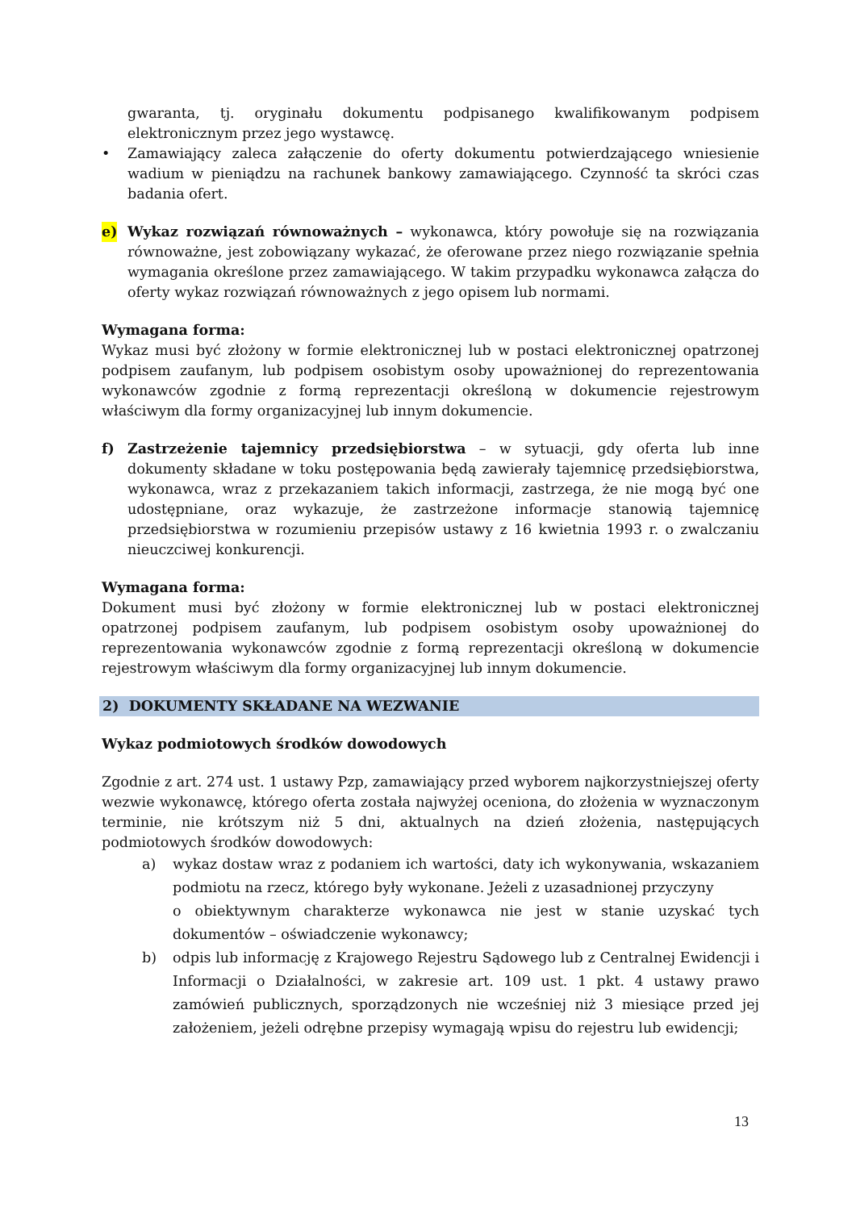gwaranta, tj. oryginału dokumentu podpisanego kwalifikowanym podpisem elektronicznym przez jego wystawcę.
• Zamawiający zaleca załączenie do oferty dokumentu potwierdzającego wniesienie wadium w pieniądzu na rachunek bankowy zamawiającego. Czynność ta skróci czas badania ofert.
e) Wykaz rozwiązań równoważnych – wykonawca, który powołuje się na rozwiązania równoważne, jest zobowiązany wykazać, że oferowane przez niego rozwiązanie spełnia wymagania określone przez zamawiającego. W takim przypadku wykonawca załącza do oferty wykaz rozwiązań równoważnych z jego opisem lub normami.
Wymagana forma:
Wykaz musi być złożony w formie elektronicznej lub w postaci elektronicznej opatrzonej podpisem zaufanym, lub podpisem osobistym osoby upoważnionej do reprezentowania wykonawców zgodnie z formą reprezentacji określoną w dokumencie rejestrowym właściwym dla formy organizacyjnej lub innym dokumencie.
f) Zastrzeżenie tajemnicy przedsiębiorstwa – w sytuacji, gdy oferta lub inne dokumenty składane w toku postępowania będą zawierały tajemnicę przedsiębiorstwa, wykonawca, wraz z przekazaniem takich informacji, zastrzega, że nie mogą być one udostępniane, oraz wykazuje, że zastrzeżone informacje stanowią tajemnicę przedsiębiorstwa w rozumieniu przepisów ustawy z 16 kwietnia 1993 r. o zwalczaniu nieuczciwej konkurencji.
Wymagana forma:
Dokument musi być złożony w formie elektronicznej lub w postaci elektronicznej opatrzonej podpisem zaufanym, lub podpisem osobistym osoby upoważnionej do reprezentowania wykonawców zgodnie z formą reprezentacji określoną w dokumencie rejestrowym właściwym dla formy organizacyjnej lub innym dokumencie.
2) DOKUMENTY SKŁADANE NA WEZWANIE
Wykaz podmiotowych środków dowodowych
Zgodnie z art. 274 ust. 1 ustawy Pzp, zamawiający przed wyborem najkorzystniejszej oferty wezwie wykonawcę, którego oferta została najwyżej oceniona, do złożenia w wyznaczonym terminie, nie krótszym niż 5 dni, aktualnych na dzień złożenia, następujących podmiotowych środków dowodowych:
a) wykaz dostaw wraz z podaniem ich wartości, daty ich wykonywania, wskazaniem podmiotu na rzecz, którego były wykonane. Jeżeli z uzasadnionej przyczyny
o obiektywnym charakterze wykonawca nie jest w stanie uzyskać tych dokumentów – oświadczenie wykonawcy;
b) odpis lub informację z Krajowego Rejestru Sądowego lub z Centralnej Ewidencji i Informacji o Działalności, w zakresie art. 109 ust. 1 pkt. 4 ustawy prawo zamówień publicznych, sporządzonych nie wcześniej niż 3 miesiące przed jej założeniem, jeżeli odrębne przepisy wymagają wpisu do rejestru lub ewidencji;
13